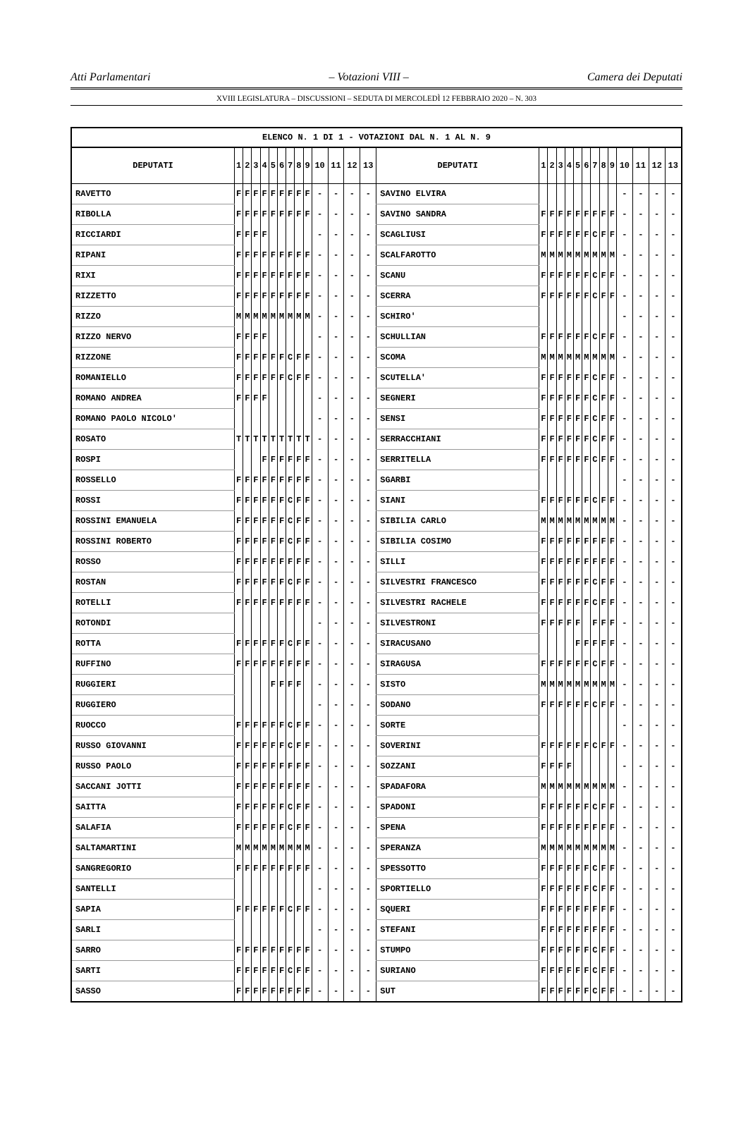Atti Parlamentari – Votazioni VIII – Camera dei Deputati
XVIII LEGISLATURA – DISCUSSIONI – SEDUTA DI MERCOLEDÌ 12 FEBBRAIO 2020 – N. 303
| ELENCO N. 1 DI 1 - VOTAZIONI DAL N. 1 AL N. 9 | | | | | | | | | | | | | | | | | | | | | | | | | | | |
| --- | --- | --- | --- | --- | --- | --- | --- | --- | --- | --- | --- | --- | --- | --- | --- | --- | --- | --- | --- | --- | --- | --- | --- | --- | --- | --- | --- |
| DEPUTATI | 1 | 2 | 3 | 4 | 5 | 6 | 7 | 8 | 9 | 10 | 11 | 12 | 13 | DEPUTATI | 1 | 2 | 3 | 4 | 5 | 6 | 7 | 8 | 9 | 10 | 11 | 12 | 13 |
| RAVETTO | F | F | F | F | F | F | F | F | F | - | - | - | - | SAVINO ELVIRA | | | | | | | | | | - | - | - | - |
| RIBOLLA | F | F | F | F | F | F | F | F | F | - | - | - | - | SAVINO SANDRA | F | F | F | F | F | F | F | F | F | - | - | - | - |
| RICCIARDI | F | F | F | F | | | | | | - | - | - | - | SCAGLIUSI | F | F | F | F | F | F | C | F | F | - | - | - | - |
| RIPANI | F | F | F | F | F | F | F | F | F | - | - | - | - | SCALFAROTTO | M | M | M | M | M | M | M | M | M | - | - | - | - |
| RIXI | F | F | F | F | F | F | F | F | F | - | - | - | - | SCANU | F | F | F | F | F | F | C | F | F | - | - | - | - |
| RIZZETTO | F | F | F | F | F | F | F | F | F | - | - | - | - | SCERRA | F | F | F | F | F | F | C | F | F | - | - | - | - |
| RIZZO | M | M | M | M | M | M | M | M | M | - | - | - | - | SCHIRO' | | | | | | | | | | - | - | - | - |
| RIZZO NERVO | F | F | F | F | | | | | | - | - | - | - | SCHULLIAN | F | F | F | F | F | F | C | F | F | - | - | - | - |
| RIZZONE | F | F | F | F | F | F | C | F | F | - | - | - | - | SCOMA | M | M | M | M | M | M | M | M | M | - | - | - | - |
| ROMANIELLO | F | F | F | F | F | F | C | F | F | - | - | - | - | SCUTELLA' | F | F | F | F | F | F | C | F | F | - | - | - | - |
| ROMANO ANDREA | F | F | F | F | | | | | | - | - | - | - | SEGNERI | F | F | F | F | F | F | C | F | F | - | - | - | - |
| ROMANO PAOLO NICOLO' | | | | | | | | | | - | - | - | - | SENSI | F | F | F | F | F | F | C | F | F | - | - | - | - |
| ROSATO | T | T | T | T | T | T | T | T | T | - | - | - | - | SERRACCHIANI | F | F | F | F | F | F | C | F | F | - | - | - | - |
| ROSPI | | | | F | F | F | F | F | F | - | - | - | - | SERRITELLA | F | F | F | F | F | F | C | F | F | - | - | - | - |
| ROSSELLO | F | F | F | F | F | F | F | F | F | - | - | - | - | SGARBI | | | | | | | | | | - | - | - | - |
| ROSSI | F | F | F | F | F | F | C | F | F | - | - | - | - | SIANI | F | F | F | F | F | F | C | F | F | - | - | - | - |
| ROSSINI EMANUELA | F | F | F | F | F | F | C | F | F | - | - | - | - | SIBILIA CARLO | M | M | M | M | M | M | M | M | M | - | - | - | - |
| ROSSINI ROBERTO | F | F | F | F | F | F | C | F | F | - | - | - | - | SIBILIA COSIMO | F | F | F | F | F | F | F | F | F | - | - | - | - |
| ROSSO | F | F | F | F | F | F | F | F | F | - | - | - | - | SILLI | F | F | F | F | F | F | F | F | F | - | - | - | - |
| ROSTAN | F | F | F | F | F | F | C | F | F | - | - | - | - | SILVESTRI FRANCESCO | F | F | F | F | F | F | C | F | F | - | - | - | - |
| ROTELLI | F | F | F | F | F | F | F | F | F | - | - | - | - | SILVESTRI RACHELE | F | F | F | F | F | F | C | F | F | - | - | - | - |
| ROTONDI | | | | | | | | | | - | - | - | - | SILVESTRONI | F | F | F | F | F | | F | F | F | - | - | - | - |
| ROTTA | F | F | F | F | F | F | C | F | F | - | - | - | - | SIRACUSANO | | | | | F | F | F | F | F | - | - | - | - |
| RUFFINO | F | F | F | F | F | F | F | F | F | - | - | - | - | SIRAGUSA | F | F | F | F | F | F | C | F | F | - | - | - | - |
| RUGGIERI | | | | | F | F | F | F | | - | - | - | - | SISTO | M | M | M | M | M | M | M | M | M | - | - | - | - |
| RUGGIERO | | | | | | | | | | - | - | - | - | SODANO | F | F | F | F | F | F | C | F | F | - | - | - | - |
| RUOCCO | F | F | F | F | F | F | C | F | F | - | - | - | - | SORTE | | | | | | | | | | - | - | - | - |
| RUSSO GIOVANNI | F | F | F | F | F | F | C | F | F | - | - | - | - | SOVERINI | F | F | F | F | F | F | C | F | F | - | - | - | - |
| RUSSO PAOLO | F | F | F | F | F | F | F | F | F | - | - | - | - | SOZZANI | F | F | F | F | | | | | | - | - | - | - |
| SACCANI JOTTI | F | F | F | F | F | F | F | F | F | - | - | - | - | SPADAFORA | M | M | M | M | M | M | M | M | M | - | - | - | - |
| SAITTA | F | F | F | F | F | F | C | F | F | - | - | - | - | SPADONI | F | F | F | F | F | F | C | F | F | - | - | - | - |
| SALAFIA | F | F | F | F | F | F | C | F | F | - | - | - | - | SPENA | F | F | F | F | F | F | F | F | F | - | - | - | - |
| SALTAMARTINI | M | M | M | M | M | M | M | M | M | - | - | - | - | SPERANZA | M | M | M | M | M | M | M | M | M | - | - | - | - |
| SANGREGORIO | F | F | F | F | F | F | F | F | F | - | - | - | - | SPESSOTTO | F | F | F | F | F | F | C | F | F | - | - | - | - |
| SANTELLI | | | | | | | | | | - | - | - | - | SPORTIELLO | F | F | F | F | F | F | C | F | F | - | - | - | - |
| SAPIA | F | F | F | F | F | F | C | F | F | - | - | - | - | SQUERI | F | F | F | F | F | F | F | F | F | - | - | - | - |
| SARLI | | | | | | | | | | - | - | - | - | STEFANI | F | F | F | F | F | F | F | F | F | - | - | - | - |
| SARRO | F | F | F | F | F | F | F | F | F | - | - | - | - | STUMPO | F | F | F | F | F | F | C | F | F | - | - | - | - |
| SARTI | F | F | F | F | F | F | C | F | F | - | - | - | - | SURIANO | F | F | F | F | F | F | C | F | F | - | - | - | - |
| SASSO | F | F | F | F | F | F | F | F | F | - | - | - | - | SUT | F | F | F | F | F | F | C | F | F | - | - | - | - |